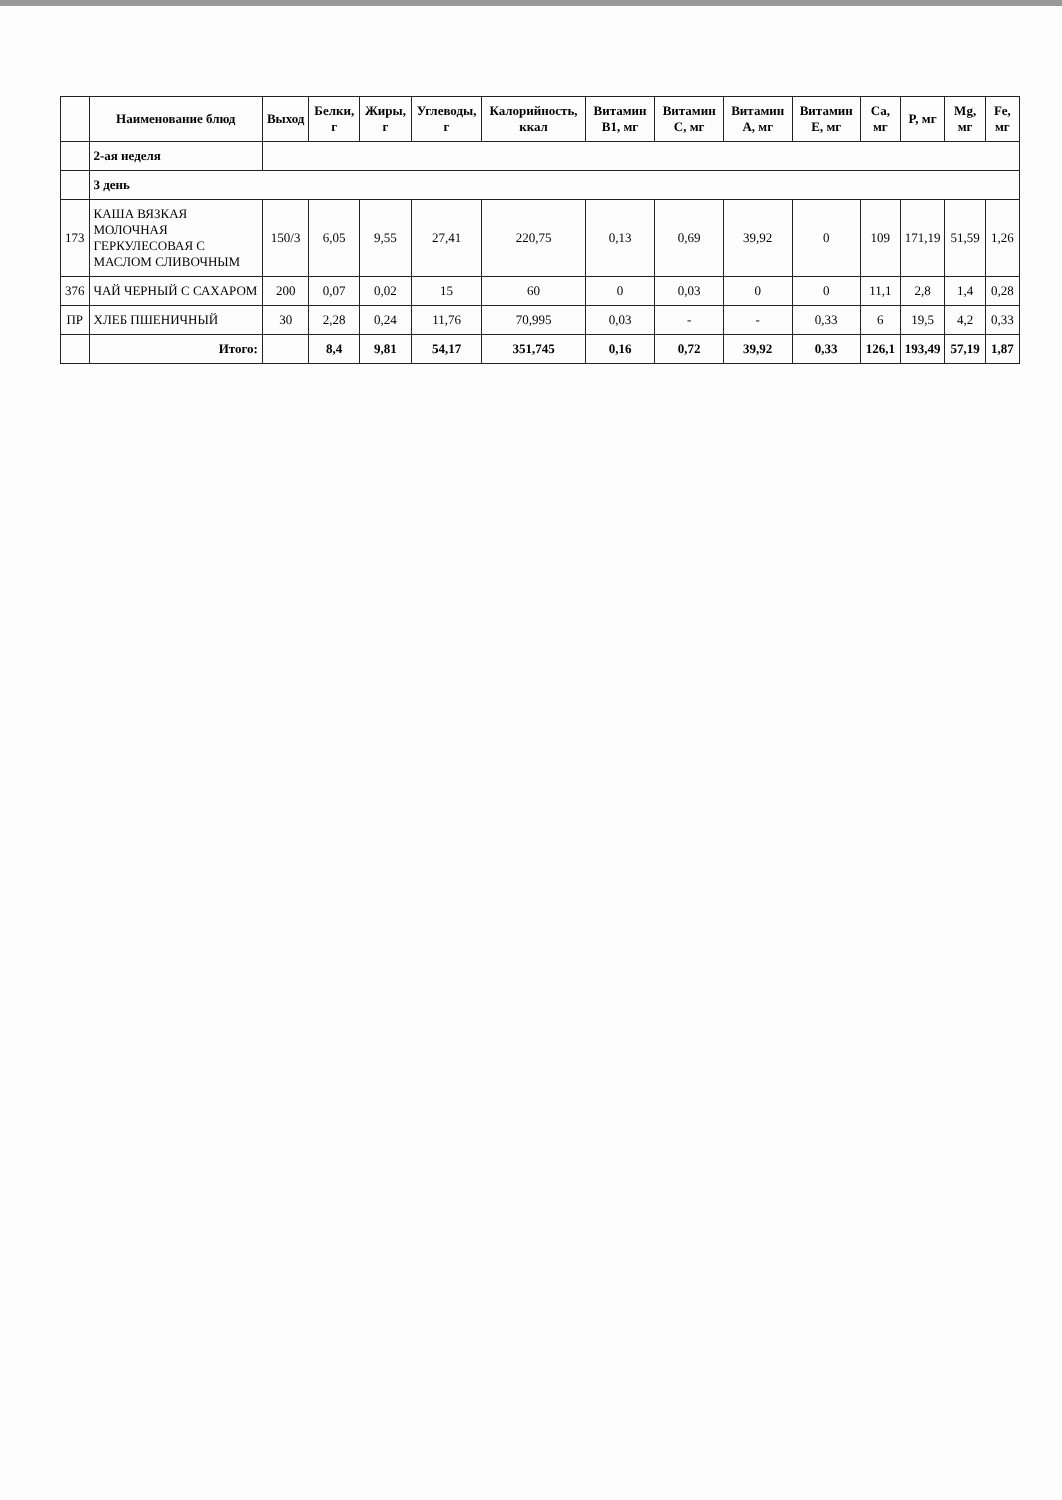| | Наименование блюд | Выход | Белки, г | Жиры, г | Углеводы, г | Калорийность, ккал | Витамин B1, мг | Витамин C, мг | Витамин A, мг | Витамин E, мг | Ca, мг | P, мг | Mg, мг | Fe, мг |
| --- | --- | --- | --- | --- | --- | --- | --- | --- | --- | --- | --- | --- | --- | --- |
| | 2-ая неделя | | | | | | | | | | | | | |
| | 3 день | | | | | | | | | | | | | |
| 173 | КАША ВЯЗКАЯ МОЛОЧНАЯ ГЕРКУЛЕСОВАЯ С МАСЛОМ СЛИВОЧНЫМ | 150/3 | 6,05 | 9,55 | 27,41 | 220,75 | 0,13 | 0,69 | 39,92 | 0 | 109 | 171,19 | 51,59 | 1,26 |
| 376 | ЧАЙ ЧЕРНЫЙ С САХАРОМ | 200 | 0,07 | 0,02 | 15 | 60 | 0 | 0,03 | 0 | 0 | 11,1 | 2,8 | 1,4 | 0,28 |
| ПР | ХЛЕБ ПШЕНИЧНЫЙ | 30 | 2,28 | 0,24 | 11,76 | 70,995 | 0,03 | - | - | 0,33 | 6 | 19,5 | 4,2 | 0,33 |
| | Итого: | | 8,4 | 9,81 | 54,17 | 351,745 | 0,16 | 0,72 | 39,92 | 0,33 | 126,1 | 193,49 | 57,19 | 1,87 |